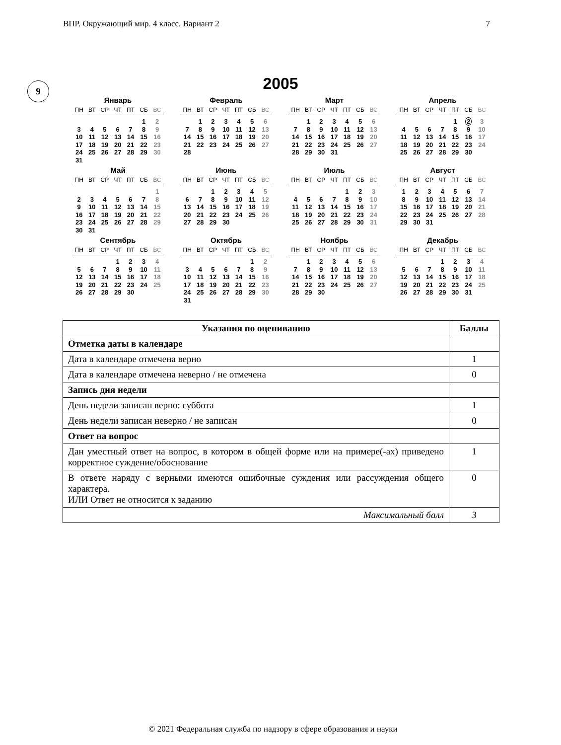ВПР. Окружающий мир. 4 класс. Вариант 2 7
9
2005
Январь
| ПН | ВТ | СР | ЧТ | ПТ | СБ | ВС |
| --- | --- | --- | --- | --- | --- | --- |
| | | | | | 1 | 2 |
| 3 | 4 | 5 | 6 | 7 | 8 | 9 |
| 10 | 11 | 12 | 13 | 14 | 15 | 16 |
| 17 | 18 | 19 | 20 | 21 | 22 | 23 |
| 24 | 25 | 26 | 27 | 28 | 29 | 30 |
| 31 | | | | | | |
Февраль
| ПН | ВТ | СР | ЧТ | ПТ | СБ | ВС |
| --- | --- | --- | --- | --- | --- | --- |
| | 1 | 2 | 3 | 4 | 5 | 6 |
| 7 | 8 | 9 | 10 | 11 | 12 | 13 |
| 14 | 15 | 16 | 17 | 18 | 19 | 20 |
| 21 | 22 | 23 | 24 | 25 | 26 | 27 |
| 28 | | | | | | |
Март
| ПН | ВТ | СР | ЧТ | ПТ | СБ | ВС |
| --- | --- | --- | --- | --- | --- | --- |
| | 1 | 2 | 3 | 4 | 5 | 6 |
| 7 | 8 | 9 | 10 | 11 | 12 | 13 |
| 14 | 15 | 16 | 17 | 18 | 19 | 20 |
| 21 | 22 | 23 | 24 | 25 | 26 | 27 |
| 28 | 29 | 30 | 31 | | | |
Апрель
| ПН | ВТ | СР | ЧТ | ПТ | СБ | ВС |
| --- | --- | --- | --- | --- | --- | --- |
| | | | | 1 | 2 | 3 |
| 4 | 5 | 6 | 7 | 8 | 9 | 10 |
| 11 | 12 | 13 | 14 | 15 | 16 | 17 |
| 18 | 19 | 20 | 21 | 22 | 23 | 24 |
| 25 | 26 | 27 | 28 | 29 | 30 | |
Май
| ПН | ВТ | СР | ЧТ | ПТ | СБ | ВС |
| --- | --- | --- | --- | --- | --- | --- |
| | | | | | | 1 |
| 2 | 3 | 4 | 5 | 6 | 7 | 8 |
| 9 | 10 | 11 | 12 | 13 | 14 | 15 |
| 16 | 17 | 18 | 19 | 20 | 21 | 22 |
| 23 | 24 | 25 | 26 | 27 | 28 | 29 |
| 30 | 31 | | | | | |
Июнь
| ПН | ВТ | СР | ЧТ | ПТ | СБ | ВС |
| --- | --- | --- | --- | --- | --- | --- |
| | | 1 | 2 | 3 | 4 | 5 |
| 6 | 7 | 8 | 9 | 10 | 11 | 12 |
| 13 | 14 | 15 | 16 | 17 | 18 | 19 |
| 20 | 21 | 22 | 23 | 24 | 25 | 26 |
| 27 | 28 | 29 | 30 | | | |
Июль
| ПН | ВТ | СР | ЧТ | ПТ | СБ | ВС |
| --- | --- | --- | --- | --- | --- | --- |
| | | | | 1 | 2 | 3 |
| 4 | 5 | 6 | 7 | 8 | 9 | 10 |
| 11 | 12 | 13 | 14 | 15 | 16 | 17 |
| 18 | 19 | 20 | 21 | 22 | 23 | 24 |
| 25 | 26 | 27 | 28 | 29 | 30 | 31 |
Август
| ПН | ВТ | СР | ЧТ | ПТ | СБ | ВС |
| --- | --- | --- | --- | --- | --- | --- |
| 1 | 2 | 3 | 4 | 5 | 6 | 7 |
| 8 | 9 | 10 | 11 | 12 | 13 | 14 |
| 15 | 16 | 17 | 18 | 19 | 20 | 21 |
| 22 | 23 | 24 | 25 | 26 | 27 | 28 |
| 29 | 30 | 31 | | | | |
Сентябрь
| ПН | ВТ | СР | ЧТ | ПТ | СБ | ВС |
| --- | --- | --- | --- | --- | --- | --- |
| | | | 1 | 2 | 3 | 4 |
| 5 | 6 | 7 | 8 | 9 | 10 | 11 |
| 12 | 13 | 14 | 15 | 16 | 17 | 18 |
| 19 | 20 | 21 | 22 | 23 | 24 | 25 |
| 26 | 27 | 28 | 29 | 30 | | |
Октябрь
| ПН | ВТ | СР | ЧТ | ПТ | СБ | ВС |
| --- | --- | --- | --- | --- | --- | --- |
| | | | | | 1 | 2 |
| 3 | 4 | 5 | 6 | 7 | 8 | 9 |
| 10 | 11 | 12 | 13 | 14 | 15 | 16 |
| 17 | 18 | 19 | 20 | 21 | 22 | 23 |
| 24 | 25 | 26 | 27 | 28 | 29 | 30 |
| 31 | | | | | | |
Ноябрь
| ПН | ВТ | СР | ЧТ | ПТ | СБ | ВС |
| --- | --- | --- | --- | --- | --- | --- |
| | 1 | 2 | 3 | 4 | 5 | 6 |
| 7 | 8 | 9 | 10 | 11 | 12 | 13 |
| 14 | 15 | 16 | 17 | 18 | 19 | 20 |
| 21 | 22 | 23 | 24 | 25 | 26 | 27 |
| 28 | 29 | 30 | | | | |
Декабрь
| ПН | ВТ | СР | ЧТ | ПТ | СБ | ВС |
| --- | --- | --- | --- | --- | --- | --- |
| | | | 1 | 2 | 3 | 4 |
| 5 | 6 | 7 | 8 | 9 | 10 | 11 |
| 12 | 13 | 14 | 15 | 16 | 17 | 18 |
| 19 | 20 | 21 | 22 | 23 | 24 | 25 |
| 26 | 27 | 28 | 29 | 30 | 31 | |
| Указания по оцениванию | Баллы |
| --- | --- |
| Отметка даты в календаре | |
| Дата в календаре отмечена верно | 1 |
| Дата в календаре отмечена неверно / не отмечена | 0 |
| Запись дня недели | |
| День недели записан верно: суббота | 1 |
| День недели записан неверно / не записан | 0 |
| Ответ на вопрос | |
| Дан уместный ответ на вопрос, в котором в общей форме или на примере(-ах) приведено корректное суждение/обоснование | 1 |
| В ответе наряду с верными имеются ошибочные суждения или рассуждения общего характера. ИЛИ Ответ не относится к заданию | 0 |
| Максимальный балл | 3 |
© 2021 Федеральная служба по надзору в сфере образования и науки